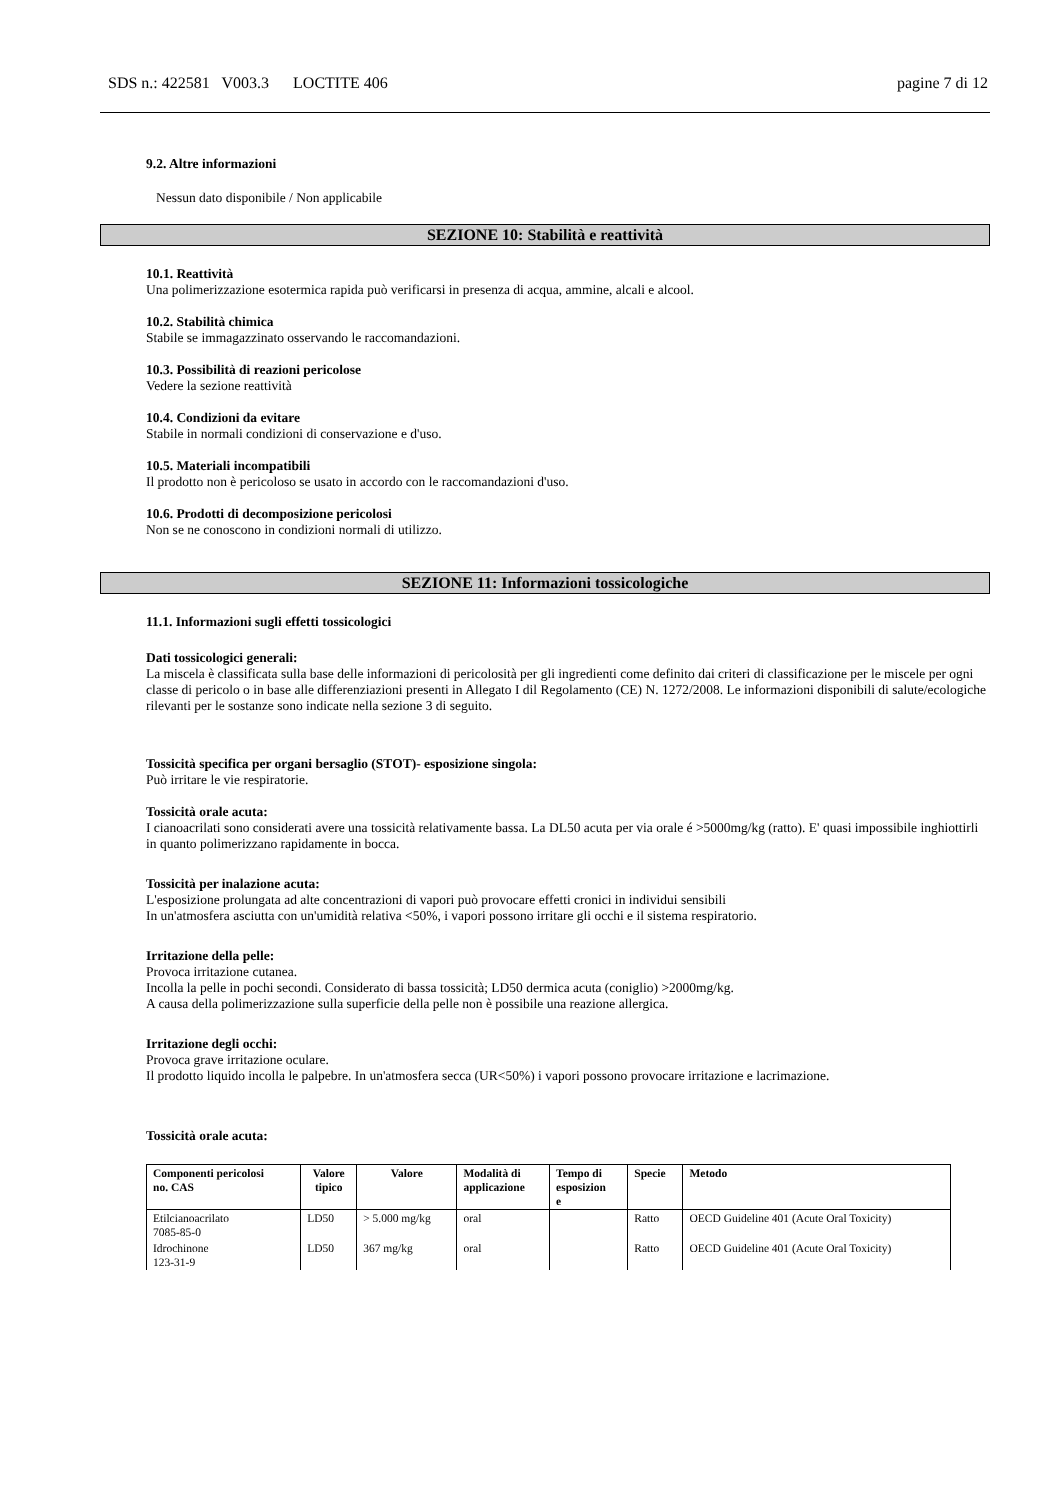SDS n.: 422581 V003.3 LOCTITE 406 pagine 7 di 12
9.2. Altre informazioni
Nessun dato disponibile / Non applicabile
SEZIONE 10: Stabilità e reattività
10.1. Reattività
Una polimerizzazione esotermica rapida può verificarsi in presenza di acqua, ammine, alcali e alcool.
10.2. Stabilità chimica
Stabile se immagazzinato osservando le raccomandazioni.
10.3. Possibilità di reazioni pericolose
Vedere la sezione reattività
10.4. Condizioni da evitare
Stabile in normali condizioni di conservazione e d'uso.
10.5. Materiali incompatibili
Il prodotto non è pericoloso se usato in accordo con le raccomandazioni d'uso.
10.6. Prodotti di decomposizione pericolosi
Non se ne conoscono in condizioni normali di utilizzo.
SEZIONE 11: Informazioni tossicologiche
11.1. Informazioni sugli effetti tossicologici
Dati tossicologici generali:
La miscela è classificata sulla base delle informazioni di pericolosità per gli ingredienti come definito dai criteri di classificazione per le miscele per ogni classe di pericolo o in base alle differenziazioni presenti in Allegato I dil Regolamento (CE) N. 1272/2008. Le informazioni disponibili di salute/ecologiche rilevanti per le sostanze sono indicate nella sezione 3 di seguito.
Tossicità specifica per organi bersaglio (STOT)- esposizione singola:
Può irritare le vie respiratorie.
Tossicità orale acuta:
I cianoacrilati sono considerati avere una tossicità relativamente bassa. La DL50 acuta per via orale é >5000mg/kg (ratto). E' quasi impossibile inghiottirli in quanto polimerizzano rapidamente in bocca.
Tossicità per inalazione acuta:
L'esposizione prolungata ad alte concentrazioni di vapori può provocare effetti cronici in individui sensibili
In un'atmosfera asciutta con un'umidità relativa <50%, i vapori possono irritare gli occhi e il sistema respiratorio.
Irritazione della pelle:
Provoca irritazione cutanea.
Incolla la pelle in pochi secondi. Considerato di bassa tossicità; LD50 dermica acuta (coniglio) >2000mg/kg.
A causa della polimerizzazione sulla superficie della pelle non è possibile una reazione allergica.
Irritazione degli occhi:
Provoca grave irritazione oculare.
Il prodotto liquido incolla le palpebre. In un'atmosfera secca (UR<50%) i vapori possono provocare irritazione e lacrimazione.
Tossicità orale acuta:
| Componenti pericolosi no. CAS | Valore tipico | Valore | Modalità di applicazione | Tempo di esposizion e | Specie | Metodo |
| --- | --- | --- | --- | --- | --- | --- |
| Etilcianoacrilato 7085-85-0 | LD50 | > 5.000 mg/kg | oral | | Ratto | OECD Guideline 401 (Acute Oral Toxicity) |
| Idrochinone 123-31-9 | LD50 | 367 mg/kg | oral | | Ratto | OECD Guideline 401 (Acute Oral Toxicity) |